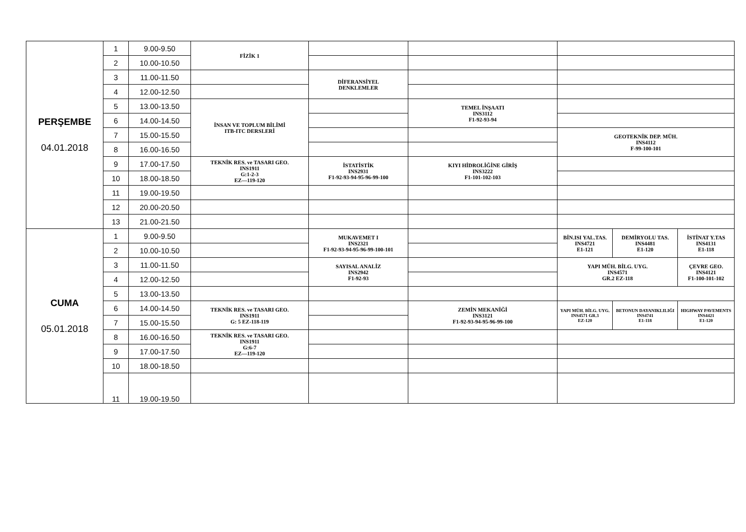| PERŞEMBE 04.01.2018 | 1 | 9.00-9.50 | FİZİK 1 | | | | | |
| | 2 | 10.00-10.50 | | | | | | |
| | 3 | 11.00-11.50 | | DİFERANSİYEL DENKLEMLER | | | | |
| | 4 | 12.00-12.50 | | | | | | |
| | 5 | 13.00-13.50 | İNSAN VE TOPLUM BİLİMİ ITB-ITC DERSLERİ | | TEMEL İNŞAATI INS3112 F1-92-93-94 | | | |
| | 6 | 14.00-14.50 | | | | | | |
| | 7 | 15.00-15.50 | | | | GEOTEKNİK DEP. MÜH. INS4112 F-99-100-101 | | |
| | 8 | 16.00-16.50 | | | | | | |
| | 9 | 17.00-17.50 | TEKNİK RES. ve TASARI GEO. INS1911 G:1-2-3 EZ—119-120 | İSTATİSTİK INS2931 F1-92-93-94-95-96-99-100 | KIYI HİDROLİĞİNE GİRİŞ INS3222 F1-101-102-103 | | | |
| | 10 | 18.00-18.50 | | | | | | |
| | 11 | 19.00-19.50 | | | | | | |
| | 12 | 20.00-20.50 | | | | | | |
| | 13 | 21.00-21.50 | | | | | | |
| CUMA 05.01.2018 | 1 | 9.00-9.50 | | MUKAVEMET I INS2321 F1-92-93-94-95-96-99-100-101 | | BİN.ISI YAL.TAS. INS4721 E1-121 | DEMİRYOLU TAS. INS4481 E1-120 | İSTİNAT Y.TAS INS4131 E1-118 |
| | 2 | 10.00-10.50 | | | | | | |
| | 3 | 11.00-11.50 | | SAYISAL ANALİZ INS2942 F1-92-93 | | YAPI MÜH. BİLG. UYG. INS4571 GR.2 EZ-118 | | ÇEVRE GEO. INS4121 F1-100-101-102 |
| | 4 | 12.00-12.50 | | | | | | |
| | 5 | 13.00-13.50 | | | | | | |
| | 6 | 14.00-14.50 | TEKNİK RES. ve TASARI GEO. INS1911 G: 5 EZ-118-119 | | ZEMİN MEKANİĞİ INS3121 F1-92-93-94-95-96-99-100 | YAPI MÜH. BİLG. UYG. INS4571 GR.3 EZ-120 | BETONUN DAYANIKLILIĞI INS4741 E1-118 | HIGHWAY PAVEMENTS INS4421 E1-120 |
| | 7 | 15.00-15.50 | | | | | | |
| | 8 | 16.00-16.50 | TEKNİK RES. ve TASARI GEO. INS1911 G:6-7 EZ—119-120 | | | | | |
| | 9 | 17.00-17.50 | | | | | | |
| | 10 | 18.00-18.50 | | | | | | |
| | 11 | 19.00-19.50 | | | | | | |